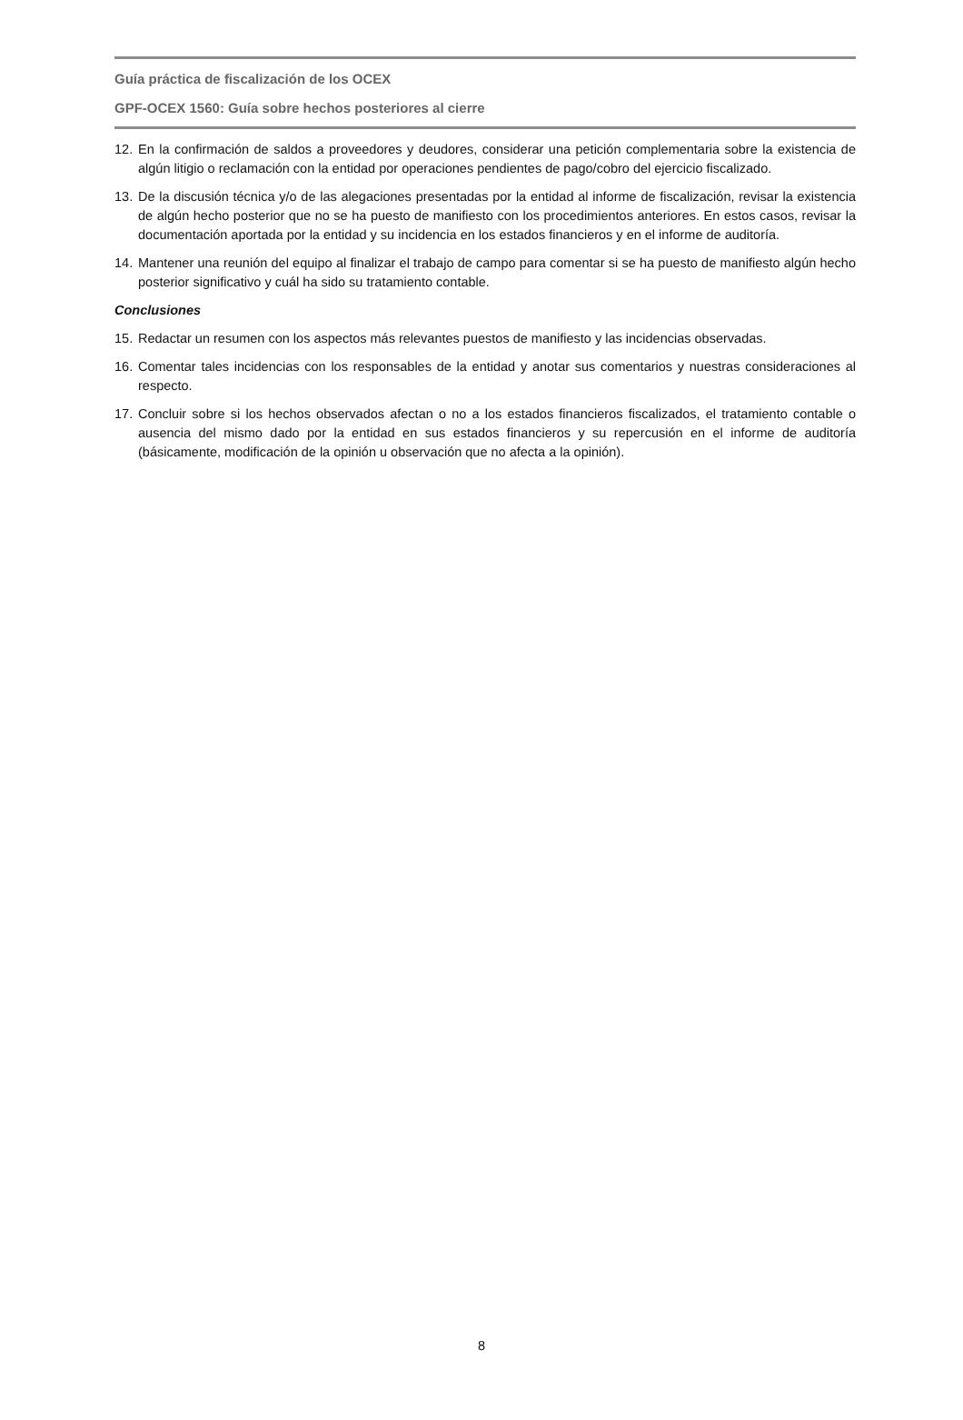Guía práctica de fiscalización de los OCEX
GPF-OCEX 1560: Guía sobre hechos posteriores al cierre
12. En la confirmación de saldos a proveedores y deudores, considerar una petición complementaria sobre la existencia de algún litigio o reclamación con la entidad por operaciones pendientes de pago/cobro del ejercicio fiscalizado.
13. De la discusión técnica y/o de las alegaciones presentadas por la entidad al informe de fiscalización, revisar la existencia de algún hecho posterior que no se ha puesto de manifiesto con los procedimientos anteriores. En estos casos, revisar la documentación aportada por la entidad y su incidencia en los estados financieros y en el informe de auditoría.
14. Mantener una reunión del equipo al finalizar el trabajo de campo para comentar si se ha puesto de manifiesto algún hecho posterior significativo y cuál ha sido su tratamiento contable.
Conclusiones
15. Redactar un resumen con los aspectos más relevantes puestos de manifiesto y las incidencias observadas.
16. Comentar tales incidencias con los responsables de la entidad y anotar sus comentarios y nuestras consideraciones al respecto.
17. Concluir sobre si los hechos observados afectan o no a los estados financieros fiscalizados, el tratamiento contable o ausencia del mismo dado por la entidad en sus estados financieros y su repercusión en el informe de auditoría (básicamente, modificación de la opinión u observación que no afecta a la opinión).
8